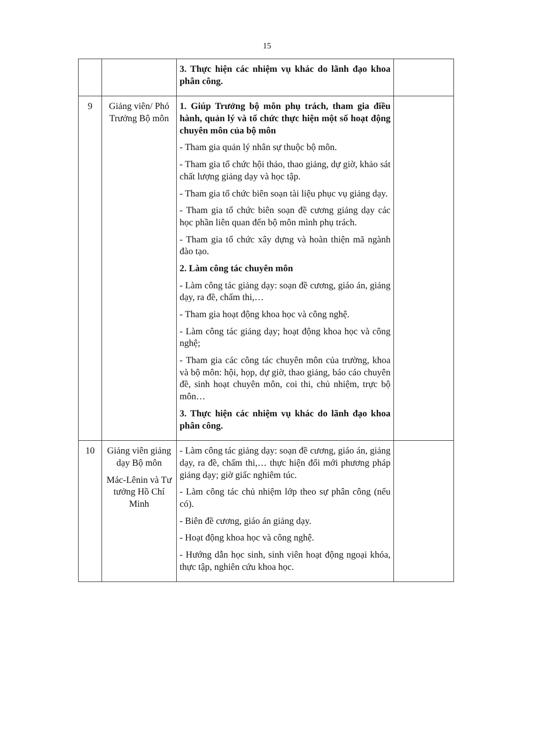15
| | | 3. Thực hiện các nhiệm vụ khác do lãnh đạo khoa phân công. | |
| 9 | Giảng viên/ Phó Trưởng Bộ môn | 1. Giúp Trưởng bộ môn phụ trách, tham gia điều hành, quản lý và tổ chức thực hiện một số hoạt động chuyên môn của bộ môn - Tham gia quản lý nhân sự thuộc bộ môn. - Tham gia tổ chức hội thảo, thao giảng, dự giờ, khảo sát chất lượng giảng dạy và học tập. - Tham gia tổ chức biên soạn tài liệu phục vụ giảng dạy. - Tham gia tổ chức biên soạn đề cương giảng dạy các học phần liên quan đến bộ môn mình phụ trách. - Tham gia tổ chức xây dựng và hoàn thiện mã ngành đào tạo. 2. Làm công tác chuyên môn - Làm công tác giảng dạy: soạn đề cương, giáo án, giảng dạy, ra đề, chấm thi,… - Tham gia hoạt động khoa học và công nghệ. - Làm công tác giảng dạy; hoạt động khoa học và công nghệ; - Tham gia các công tác chuyên môn của trường, khoa và bộ môn: hội, họp, dự giờ, thao giảng, báo cáo chuyên đề, sinh hoạt chuyên môn, coi thi, chủ nhiệm, trực bộ môn… 3. Thực hiện các nhiệm vụ khác do lãnh đạo khoa phân công. | |
| 10 | Giảng viên giảng dạy Bộ môn Mác-Lênin và Tư tưởng Hồ Chí Minh | - Làm công tác giảng dạy: soạn đề cương, giáo án, giảng dạy, ra đề, chấm thi,… thực hiện đổi mới phương pháp giảng dạy; giờ giấc nghiêm túc. - Làm công tác chủ nhiệm lớp theo sự phân công (nếu có). - Biên đề cương, giáo án giảng dạy. - Hoạt động khoa học và công nghệ. - Hướng dẫn học sinh, sinh viên hoạt động ngoại khóa, thực tập, nghiên cứu khoa học. | |